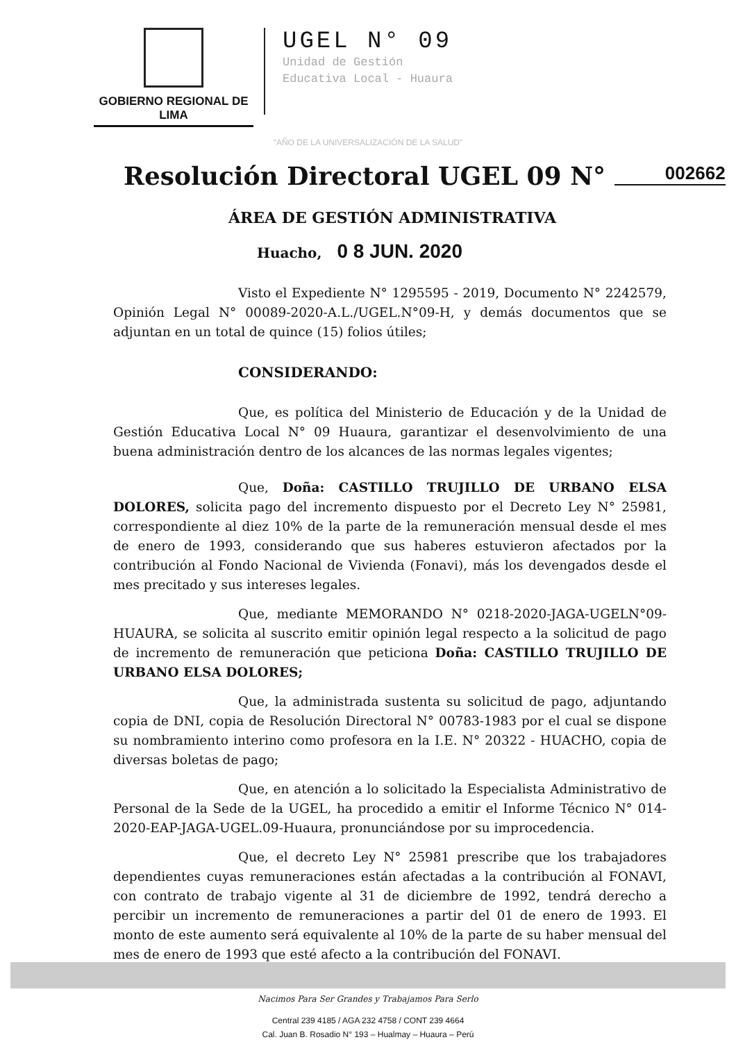GOBIERNO REGIONAL DE LIMA
UGEL N° 09
Unidad de Gestión
Educativa Local - Huaura
"AÑO DE LA UNIVERSALIZACIÓN DE LA SALUD"
Resolución Directoral UGEL 09 N° 002662
ÁREA DE GESTIÓN ADMINISTRATIVA
Huacho, 0 8 JUN. 2020
Visto el Expediente N° 1295595 - 2019, Documento N° 2242579, Opinión Legal N° 00089-2020-A.L./UGEL.N°09-H, y demás documentos que se adjuntan en un total de quince (15) folios útiles;
CONSIDERANDO:
Que, es política del Ministerio de Educación y de la Unidad de Gestión Educativa Local N° 09 Huaura, garantizar el desenvolvimiento de una buena administración dentro de los alcances de las normas legales vigentes;
Que, Doña: CASTILLO TRUJILLO DE URBANO ELSA DOLORES, solicita pago del incremento dispuesto por el Decreto Ley N° 25981, correspondiente al diez 10% de la parte de la remuneración mensual desde el mes de enero de 1993, considerando que sus haberes estuvieron afectados por la contribución al Fondo Nacional de Vivienda (Fonavi), más los devengados desde el mes precitado y sus intereses legales.
Que, mediante MEMORANDO N° 0218-2020-JAGA-UGELN°09-HUAURA, se solicita al suscrito emitir opinión legal respecto a la solicitud de pago de incremento de remuneración que peticiona Doña: CASTILLO TRUJILLO DE URBANO ELSA DOLORES;
Que, la administrada sustenta su solicitud de pago, adjuntando copia de DNI, copia de Resolución Directoral N° 00783-1983 por el cual se dispone su nombramiento interino como profesora en la I.E. N° 20322 - HUACHO, copia de diversas boletas de pago;
Que, en atención a lo solicitado la Especialista Administrativo de Personal de la Sede de la UGEL, ha procedido a emitir el Informe Técnico N° 014-2020-EAP-JAGA-UGEL.09-Huaura, pronunciándose por su improcedencia.
Que, el decreto Ley N° 25981 prescribe que los trabajadores dependientes cuyas remuneraciones están afectadas a la contribución al FONAVI, con contrato de trabajo vigente al 31 de diciembre de 1992, tendrá derecho a percibir un incremento de remuneraciones a partir del 01 de enero de 1993. El monto de este aumento será equivalente al 10% de la parte de su haber mensual del mes de enero de 1993 que esté afecto a la contribución del FONAVI.
Nacimos Para Ser Grandes y Trabajamos Para Serlo
Central 239 4185 / AGA 232 4758 / CONT 239 4664
Cal. Juan B. Rosadio N° 193 – Hualmay – Huaura – Perú